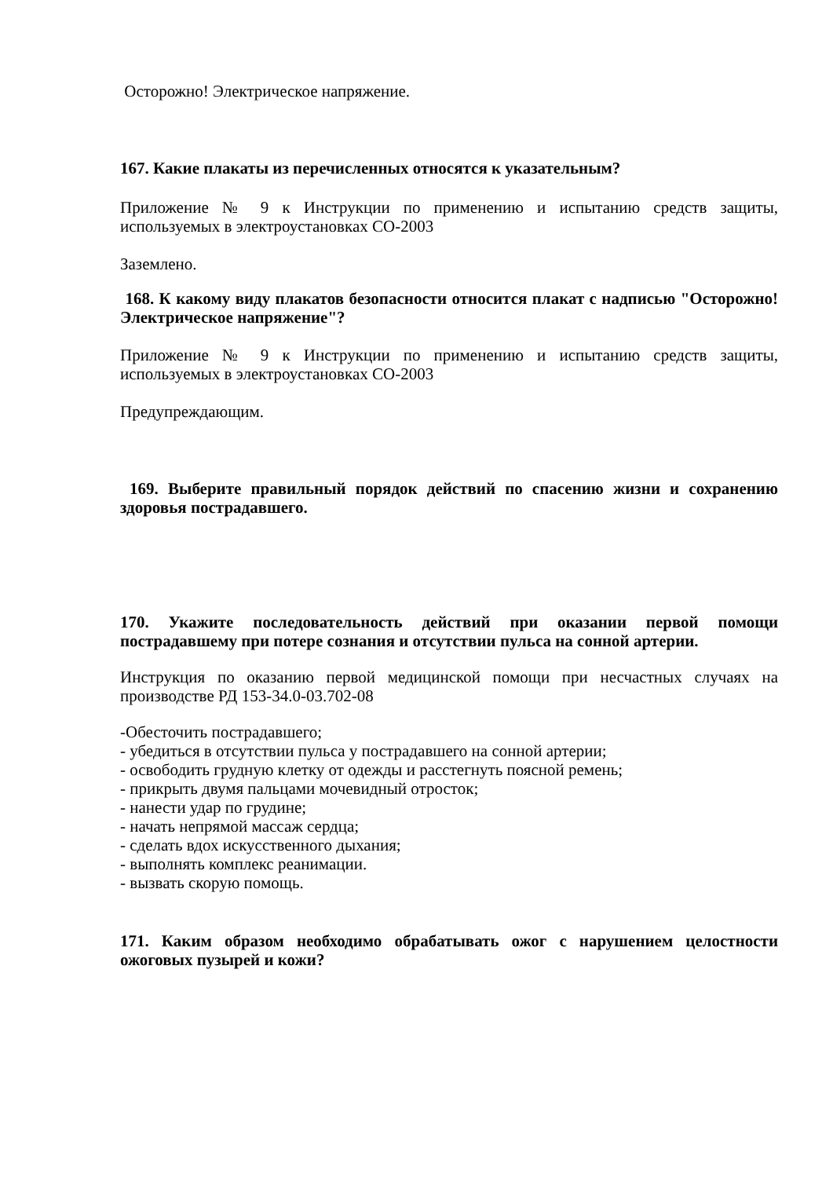Осторожно! Электрическое напряжение.
167. Какие плакаты из перечисленных относятся к указательным?
Приложение № 9 к Инструкции по применению и испытанию средств защиты, используемых в электроустановках СО-2003
Заземлено.
168. К какому виду плакатов безопасности относится плакат с надписью "Осторожно! Электрическое напряжение"?
Приложение № 9 к Инструкции по применению и испытанию средств защиты, используемых в электроустановках СО-2003
Предупреждающим.
169. Выберите правильный порядок действий по спасению жизни и сохранению здоровья пострадавшего.
170. Укажите последовательность действий при оказании первой помощи пострадавшему при потере сознания и отсутствии пульса на сонной артерии.
Инструкция по оказанию первой медицинской помощи при несчастных случаях на производстве РД 153-34.0-03.702-08
-Обесточить пострадавшего;
- убедиться в отсутствии пульса у пострадавшего на сонной артерии;
- освободить грудную клетку от одежды и расстегнуть поясной ремень;
- прикрыть двумя пальцами мочевидный отросток;
- нанести удар по грудине;
- начать непрямой массаж сердца;
- сделать вдох искусственного дыхания;
- выполнять комплекс реанимации.
- вызвать скорую помощь.
171. Каким образом необходимо обрабатывать ожог с нарушением целостности ожоговых пузырей и кожи?